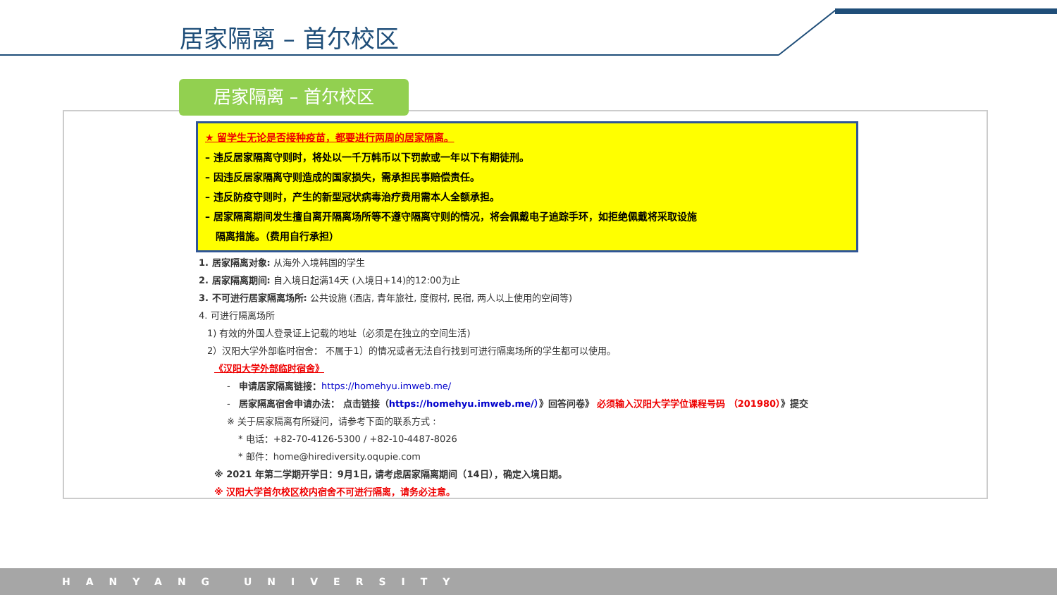居家隔离 – 首尔校区
居家隔离 – 首尔校区
★ 留学生无论是否接种疫苗，都要进行两周的居家隔离。
– 违反居家隔离守则时，将处以一千万韩币以下罚款或一年以下有期徒刑。
– 因违反居家隔离守则造成的国家损失，需承担民事赔偿责任。
– 违反防疫守则时，产生的新型冠状病毒治疗费用需本人全额承担。
– 居家隔离期间发生擅自离开隔离场所等不遵守隔离守则的情况，将会佩戴电子追踪手环，如拒绝佩戴将采取设施
隔离措施。（费用自行承担）
1. 居家隔离对象: 从海外入境韩国的学生
2. 居家隔离期间: 自入境日起满14天 (入境日+14)的12:00为止
3. 不可进行居家隔离场所: 公共设施 (酒店, 青年旅社, 度假村, 民宿, 两人以上使用的空间等)
4. 可进行隔离场所
1) 有效的外国人登录证上记载的地址（必须是在独立的空间生活)
2）汉阳大学外部临时宿舍： 不属于1）的情况或者无法自行找到可进行隔离场所的学生都可以使用。
《汉阳大学外部临时宿舍》
- 申请居家隔离链接：https://homehyu.imweb.me/
- 居家隔离宿舍申请办法： 点击链接（https://homehyu.imweb.me/）》回答问卷》 必须输入汉阳大学学位课程号码 （201980）》提交
※ 关于居家隔离有所疑问，请参考下面的联系方式 :
* 电话：+82-70-4126-5300 / +82-10-4487-8026
* 邮件：home@hirediversity.oqupie.com
※ 2021 年第二学期开学日：9月1日, 请考虑居家隔离期间（14日），确定入境日期。
※ 汉阳大学首尔校区校内宿舍不可进行隔离，请务必注意。
HANYANG UNIVERSITY